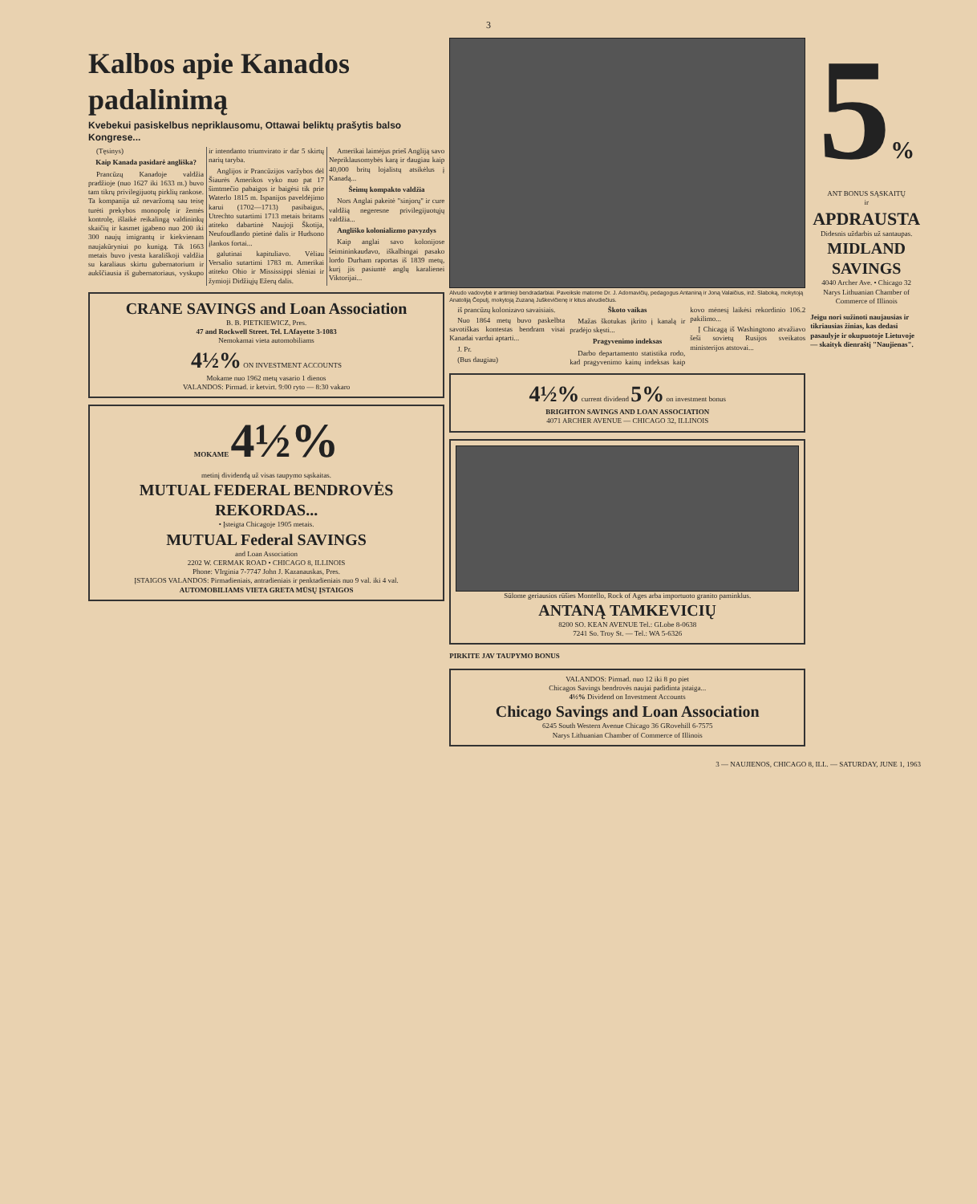3
Kalbos apie Kanados padalinimą
Kvebekui pasiskelbus nepriklausomu, Ottawai beliktų prašytis balso Kongrese...
(Tęsinys)
Kaip Kanada pasidarė angliška?
Prancūzų Kanadoje valdžia pradžioje (nuo 1627 iki 1633 m.) buvo tam tikrų privilegijuotų pirklių rankose. Ta kompanija už nevaržomą sau teisę turėti prekybos monopolę ir žemės kontrolę, išlaikė reikalingą valdininkų skaičių ir kasmet įgabeno nuo 200 iki 300 naujų imigrantų ir kiekvienam naujakūryniui po kunigą. Tik 1663 metais buvo įvesta karališkoji valdžia su karaliaus skirtu gubernatorium ir aukščiausia iš gubernatoriaus, vyskupo ir intendanto triumvirato ir dar 5 skirtų narių taryba.
Anglijos ir Prancūzijos varžybos dėl Šiaurės Amerikos vyko nuo pat 17 šimtmečio pabaigos ir baigėsi tik prie Waterlo 1815 m. Ispanijos paveldėjimo karui (1702—1713) pasibaigus, Utrechto sutartimi 1713 metais britams atiteko dabartinė Naujoji Škotija, Neufoudlando pietinė dalis ir Hudsono įlankos fortai...
galutinai kapituliavo. Vėliau Versalio sutartimi 1783 m. Amerikai atiteko Ohio ir Mississippi slėniai ir žymioji Didžiųjų Ežerų dalis.
Amerikai laimėjus prieš Angliją savo Nepriklausomybės karą ir daugiau kaip 40,000 britų lojalistų atsikėlus į Kanadą...
Šeimų kompakto valdžia
Nors Anglai pakeitė "sinjorų" ir cure valdžią negeresne privilegijuotųjų valdžia...
Angliško kolonializmo pavyzdys
Kaip anglai savo kolonijose šeimininkaudavo, iškalbingai pasako lordo Durham raportas iš 1839 metų, kurį jis pasiuntė anglų karalienei Viktorijai...
CRANE SAVINGS and Loan Association
B. B. PIETKIEWICZ, Pres.
47 and Rockwell Street. Tel. LAfayette 3-1083
Nemokamai vieta automobiliams
4½% ON INVESTMENT ACCOUNTS
Mokame nuo 1962 metų vasario 1 dienos
VALANDOS: Pirmad. ir ketvirt. 9:00 ryto — 8:30 vakaro
MOKAME 4½%
metinį dividendą už visas taupymo sąskaitas.
MUTUAL FEDERAL BENDROVĖS REKORDAS...
• Įsteigta Chicagoje 1905 metais.
MUTUAL Federal SAVINGS
and Loan Association
2202 W. CERMAK ROAD • CHICAGO 8, ILLINOIS
Phone: VIrginia 7-7747 John J. Kazanauskas, Pres.
ĮSTAIGOS VALANDOS: Pirmadieniais, antradieniais ir penktadieniais nuo 9 val. iki 4 val.
AUTOMOBILIAMS VIETA GRETA MŪSŲ ĮSTAIGOS
Alvudo vadovybė ir artimieji bendradarbiai. Paveiksle matome Dr. J. Adomavičių, pedagogus Antaniną ir Joną Valaičius, inž. Slaboką, mokytoją Anatoliją Čepulį, mokytoją Zuzaną Juškevičienę ir kitus alvudiečius.
iš prancūzų kolonizavo savaisiais.
Nuo 1864 metų buvo paskelbta savotiškas kontestas bendram visai Kanadai vardui aptarti...
J. Pr.
(Bus daugiau)
Škoto vaikas
Mažas škotukas įkrito į kanalą ir pradėjo skęsti...
Pragyvenimo indeksas
Darbo departamento statistika rodo, kad pragyvenimo kainų indeksas kaip kovo mėnesį laikėsi rekordinio 106.2 pakilimo...
Į Chicagą iš Washingtono atvažiavo šeši sovietų Rusijos sveikatos ministerijos atstovai...
4½% current dividend 5% on investment bonus
BRIGHTON SAVINGS AND LOAN ASSOCIATION
4071 ARCHER AVENUE — CHICAGO 32, ILLINOIS
Sūlome geriausios rūšies Montello, Rock of Ages arba importuoto granito paminklus.
ANTANĄ TAMKEVICIŲ
8200 SO. KEAN AVENUE Tel.: GLobe 8-0638
7241 So. Troy St. — Tel.: WA 5-6326
PIRKITE JAV TAUPYMO BONUS
VALANDOS: Pirmad. nuo 12 iki 8 po piet
Chicagos Savings bendrovės naujai padidinta įstaiga...
4½% Dividend on Investment Accounts
Chicago Savings and Loan Association
6245 South Western Avenue Chicago 36 GRovehill 6-7575
Narys Lithuanian Chamber of Commerce of Illinois
5%
ANT BONUS SĄSKAITŲ
ir APDRAUSTA
Didesnis uždarbis už santaupas.
MIDLAND SAVINGS
4040 Archer Ave. • Chicago 32
Narys Lithuanian Chamber of Commerce of Illinois
Jeigu nori sužinoti naujausias ir tikriausias žinias, kas dedasi pasaulyje ir okupuotoje Lietuvoje — skaityk dienraštį "Naujienas".
3 — NAUJIENOS, CHICAGO 8, ILL. — SATURDAY, JUNE 1, 1963